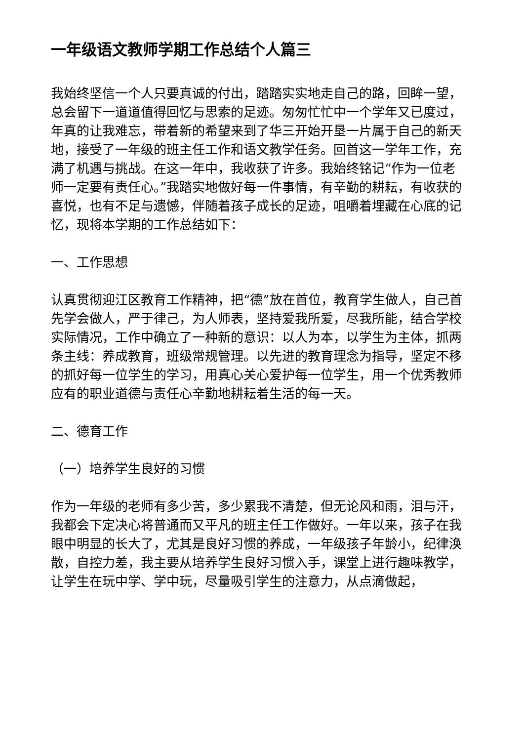一年级语文教师学期工作总结个人篇三
我始终坚信一个人只要真诚的付出，踏踏实实地走自己的路，回眸一望，总会留下一道道值得回忆与思索的足迹。匆匆忙忙中一个学年又已度过，年真的让我难忘，带着新的希望来到了华三开始开垦一片属于自己的新天地，接受了一年级的班主任工作和语文教学任务。回首这一学年工作，充满了机遇与挑战。在这一年中，我收获了许多。我始终铭记“作为一位老师一定要有责任心。”我踏实地做好每一件事情，有辛勤的耕耘，有收获的喜悦，也有不足与遗憾，伴随着孩子成长的足迹，咀嚼着埋藏在心底的记忆，现将本学期的工作总结如下：
一、工作思想
认真贯彻迎江区教育工作精神，把“德”放在首位，教育学生做人，自己首先学会做人，严于律己，为人师表，坚持爱我所爱，尽我所能，结合学校实际情况，工作中确立了一种新的意识：以人为本，以学生为主体，抓两条主线：养成教育，班级常规管理。以先进的教育理念为指导，坚定不移的抓好每一位学生的学习，用真心关心爱护每一位学生，用一个优秀教师应有的职业道德与责任心辛勤地耕耘着生活的每一天。
二、德育工作
（一）培养学生良好的习惯
作为一年级的老师有多少苦，多少累我不清楚，但无论风和雨，泪与汗，我都会下定决心将普通而又平凡的班主任工作做好。一年以来，孩子在我眼中明显的长大了，尤其是良好习惯的养成，一年级孩子年龄小，纪律涣散，自控力差，我主要从培养学生良好习惯入手，课堂上进行趣味教学，让学生在玩中学、学中玩，尽量吸引学生的注意力，从点滴做起，